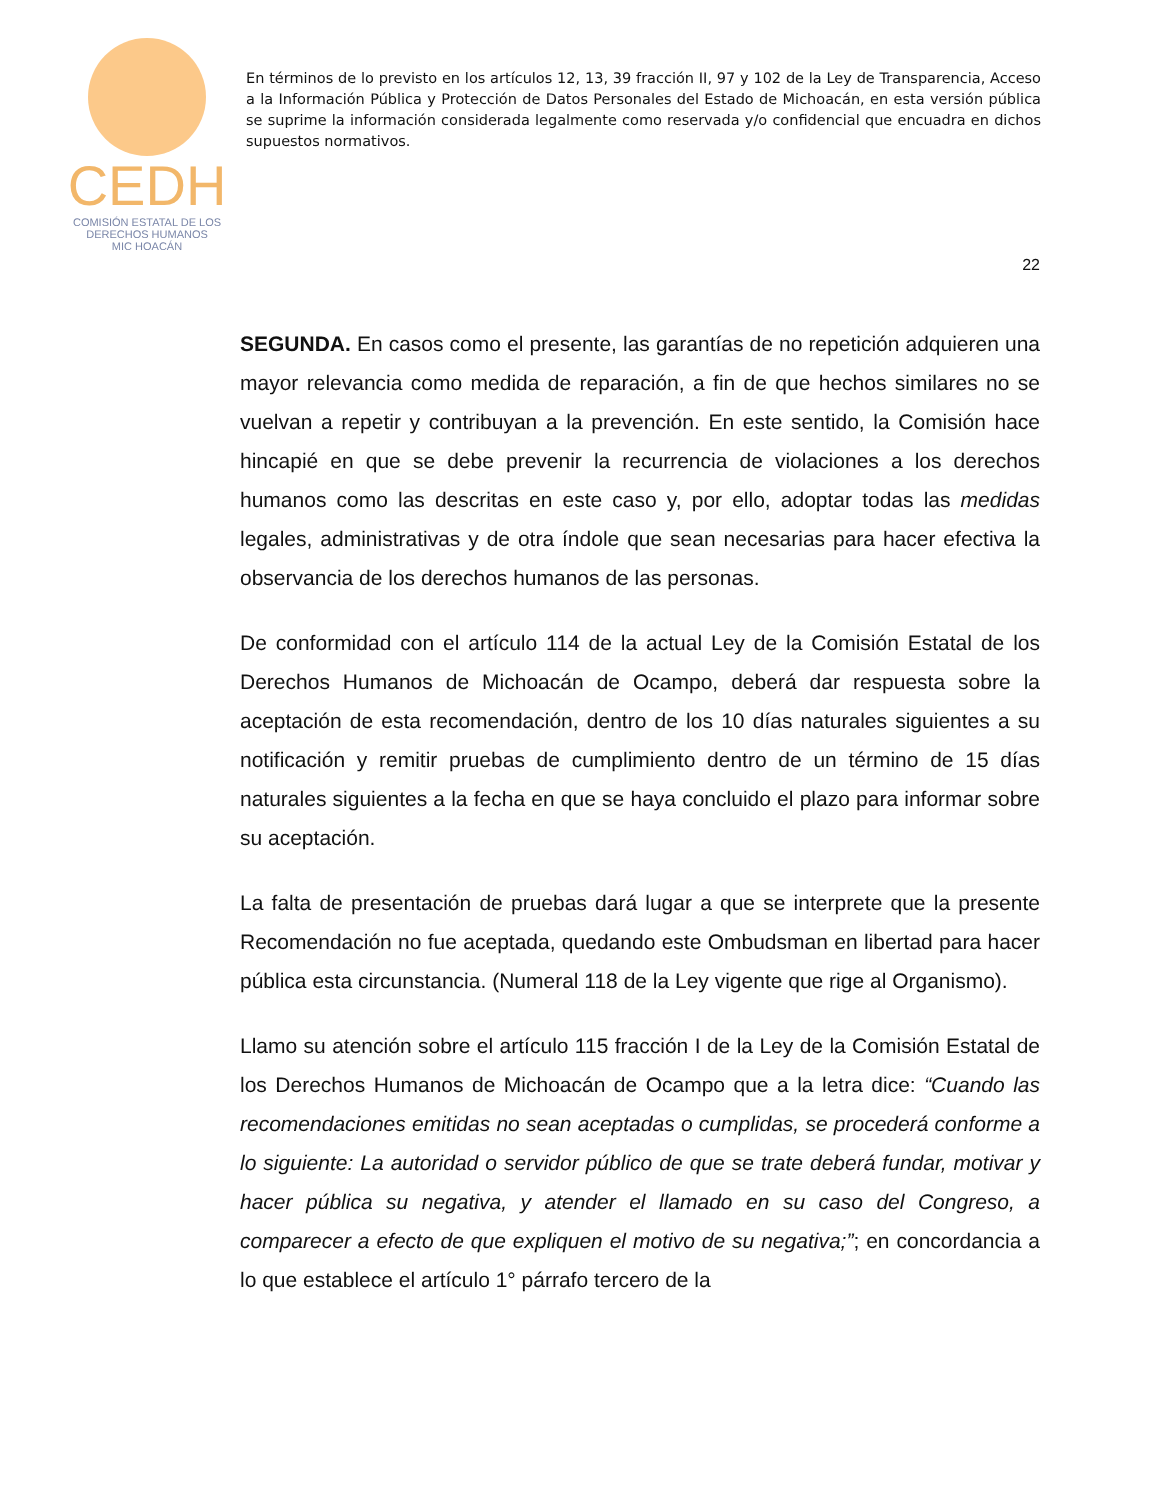CEDH
COMISIÓN ESTATAL DE LOS
DERECHOS HUMANOS
MIC HOACÁN
En términos de lo previsto en los artículos 12, 13, 39 fracción II, 97 y 102 de la Ley de Transparencia, Acceso a la Información Pública y Protección de Datos Personales del Estado de Michoacán, en esta versión pública se suprime la información considerada legalmente como reservada y/o confidencial que encuadra en dichos supuestos normativos.
22
SEGUNDA. En casos como el presente, las garantías de no repetición adquieren una mayor relevancia como medida de reparación, a fin de que hechos similares no se vuelvan a repetir y contribuyan a la prevención. En este sentido, la Comisión hace hincapié en que se debe prevenir la recurrencia de violaciones a los derechos humanos como las descritas en este caso y, por ello, adoptar todas las medidas legales, administrativas y de otra índole que sean necesarias para hacer efectiva la observancia de los derechos humanos de las personas.
De conformidad con el artículo 114 de la actual Ley de la Comisión Estatal de los Derechos Humanos de Michoacán de Ocampo, deberá dar respuesta sobre la aceptación de esta recomendación, dentro de los 10 días naturales siguientes a su notificación y remitir pruebas de cumplimiento dentro de un término de 15 días naturales siguientes a la fecha en que se haya concluido el plazo para informar sobre su aceptación.
La falta de presentación de pruebas dará lugar a que se interprete que la presente Recomendación no fue aceptada, quedando este Ombudsman en libertad para hacer pública esta circunstancia. (Numeral 118 de la Ley vigente que rige al Organismo).
Llamo su atención sobre el artículo 115 fracción I de la Ley de la Comisión Estatal de los Derechos Humanos de Michoacán de Ocampo que a la letra dice: “Cuando las recomendaciones emitidas no sean aceptadas o cumplidas, se procederá conforme a lo siguiente: La autoridad o servidor público de que se trate deberá fundar, motivar y hacer pública su negativa, y atender el llamado en su caso del Congreso, a comparecer a efecto de que expliquen el motivo de su negativa;”; en concordancia a lo que establece el artículo 1° párrafo tercero de la